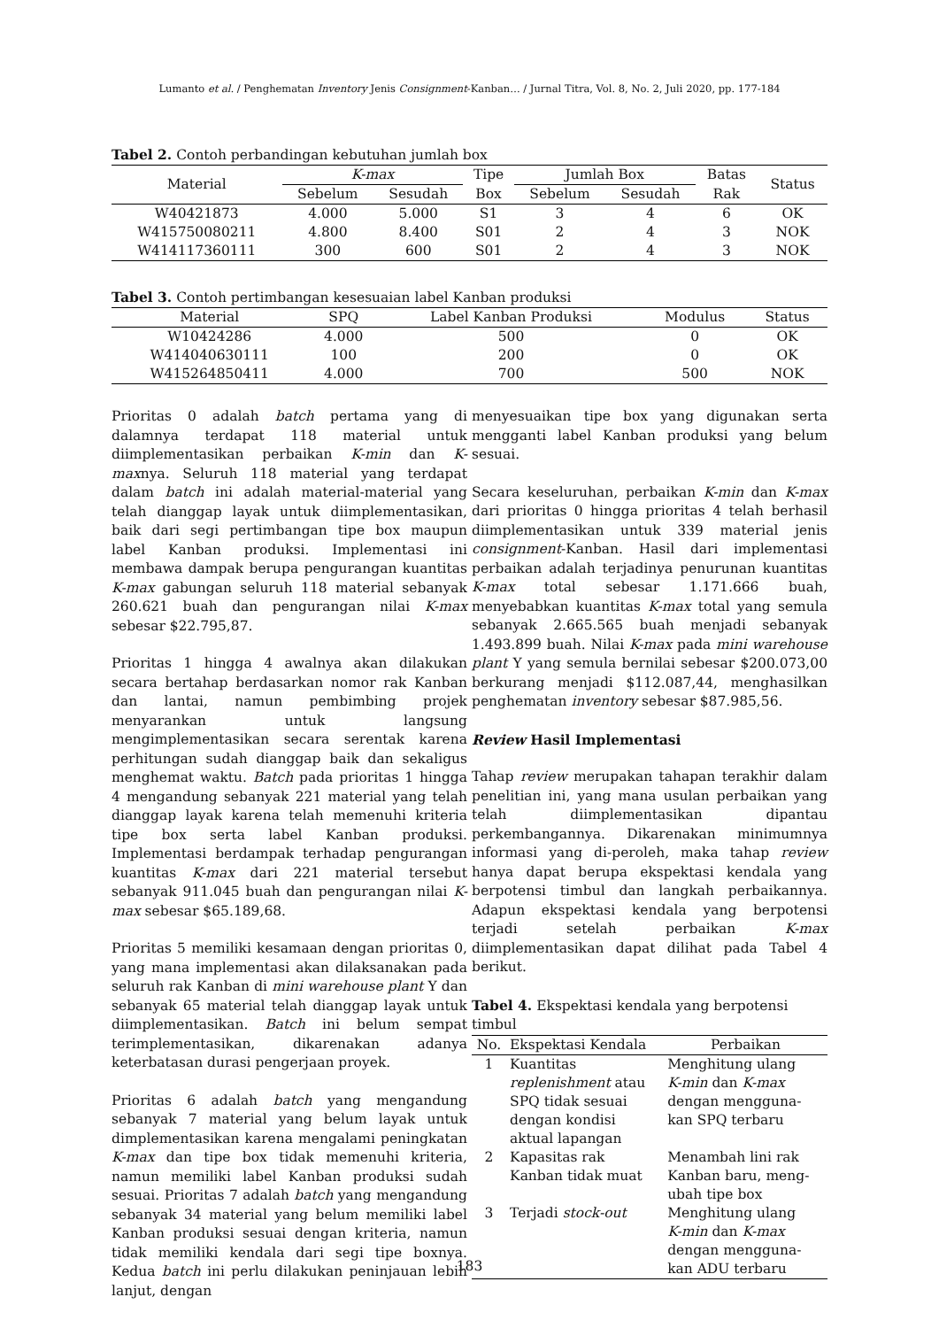Lumanto et al. / Penghematan Inventory Jenis Consignment-Kanban… / Jurnal Titra, Vol. 8, No. 2, Juli 2020, pp. 177-184
Tabel 2. Contoh perbandingan kebutuhan jumlah box
| Material | K-max | | Tipe | Jumlah Box | | Batas | Status |
| --- | --- | --- | --- | --- | --- | --- | --- |
| | Sebelum | Sesudah | Box | Sebelum | Sesudah | Rak | |
| W40421873 | 4.000 | 5.000 | S1 | 3 | 4 | 6 | OK |
| W415750080211 | 4.800 | 8.400 | S01 | 2 | 4 | 3 | NOK |
| W414117360111 | 300 | 600 | S01 | 2 | 4 | 3 | NOK |
Tabel 3. Contoh pertimbangan kesesuaian label Kanban produksi
| Material | SPQ | Label Kanban Produksi | Modulus | Status |
| --- | --- | --- | --- | --- |
| W10424286 | 4.000 | 500 | 0 | OK |
| W414040630111 | 100 | 200 | 0 | OK |
| W415264850411 | 4.000 | 700 | 500 | NOK |
Prioritas 0 adalah batch pertama yang di dalamnya terdapat 118 material untuk diimplementasikan perbaikan K-min dan K-maxnya. Seluruh 118 material yang terdapat dalam batch ini adalah material-material yang telah dianggap layak untuk diimplementasikan, baik dari segi pertimbangan tipe box maupun label Kanban produksi. Implementasi ini membawa dampak berupa pengurangan kuantitas K-max gabungan seluruh 118 material sebanyak 260.621 buah dan pengurangan nilai K-max sebesar $22.795,87.
Prioritas 1 hingga 4 awalnya akan dilakukan secara bertahap berdasarkan nomor rak Kanban dan lantai, namun pembimbing projek menyarankan untuk langsung mengimplementasikan secara serentak karena perhitungan sudah dianggap baik dan sekaligus menghemat waktu. Batch pada prioritas 1 hingga 4 mengandung sebanyak 221 material yang telah dianggap layak karena telah memenuhi kriteria tipe box serta label Kanban produksi. Implementasi berdampak terhadap pengurangan kuantitas K-max dari 221 material tersebut sebanyak 911.045 buah dan pengurangan nilai K-max sebesar $65.189,68.
Prioritas 5 memiliki kesamaan dengan prioritas 0, yang mana implementasi akan dilaksanakan pada seluruh rak Kanban di mini warehouse plant Y dan sebanyak 65 material telah dianggap layak untuk diimplementasikan. Batch ini belum sempat terimplementasikan, dikarenakan adanya keterbatasan durasi pengerjaan proyek.
Prioritas 6 adalah batch yang mengandung sebanyak 7 material yang belum layak untuk dimplementasikan karena mengalami peningkatan K-max dan tipe box tidak memenuhi kriteria, namun memiliki label Kanban produksi sudah sesuai. Prioritas 7 adalah batch yang mengandung sebanyak 34 material yang belum memiliki label Kanban produksi sesuai dengan kriteria, namun tidak memiliki kendala dari segi tipe boxnya. Kedua batch ini perlu dilakukan peninjauan lebih lanjut, dengan
menyesuaikan tipe box yang digunakan serta mengganti label Kanban produksi yang belum sesuai.
Secara keseluruhan, perbaikan K-min dan K-max dari prioritas 0 hingga prioritas 4 telah berhasil diimplementasikan untuk 339 material jenis consignment-Kanban. Hasil dari implementasi perbaikan adalah terjadinya penurunan kuantitas K-max total sebesar 1.171.666 buah, menyebabkan kuantitas K-max total yang semula sebanyak 2.665.565 buah menjadi sebanyak 1.493.899 buah. Nilai K-max pada mini warehouse plant Y yang semula bernilai sebesar $200.073,00 berkurang menjadi $112.087,44, menghasilkan penghematan inventory sebesar $87.985,56.
Review Hasil Implementasi
Tahap review merupakan tahapan terakhir dalam penelitian ini, yang mana usulan perbaikan yang telah diimplementasikan dipantau perkembangannya. Dikarenakan minimumnya informasi yang di-peroleh, maka tahap review hanya dapat berupa ekspektasi kendala yang berpotensi timbul dan langkah perbaikannya. Adapun ekspektasi kendala yang berpotensi terjadi setelah perbaikan K-max diimplementasikan dapat dilihat pada Tabel 4 berikut.
Tabel 4. Ekspektasi kendala yang berpotensi timbul
| No. | Ekspektasi Kendala | Perbaikan |
| 1 | Kuantitas replenishment atau SPQ tidak sesuai dengan kondisi aktual lapangan | Menghitung ulang K-min dan K-max dengan mengguna- kan SPQ terbaru |
| 2 | Kapasitas rak Kanban tidak muat | Menambah lini rak Kanban baru, meng- ubah tipe box |
| 3 | Terjadi stock-out | Menghitung ulang K-min dan K-max dengan mengguna- kan ADU terbaru |
183